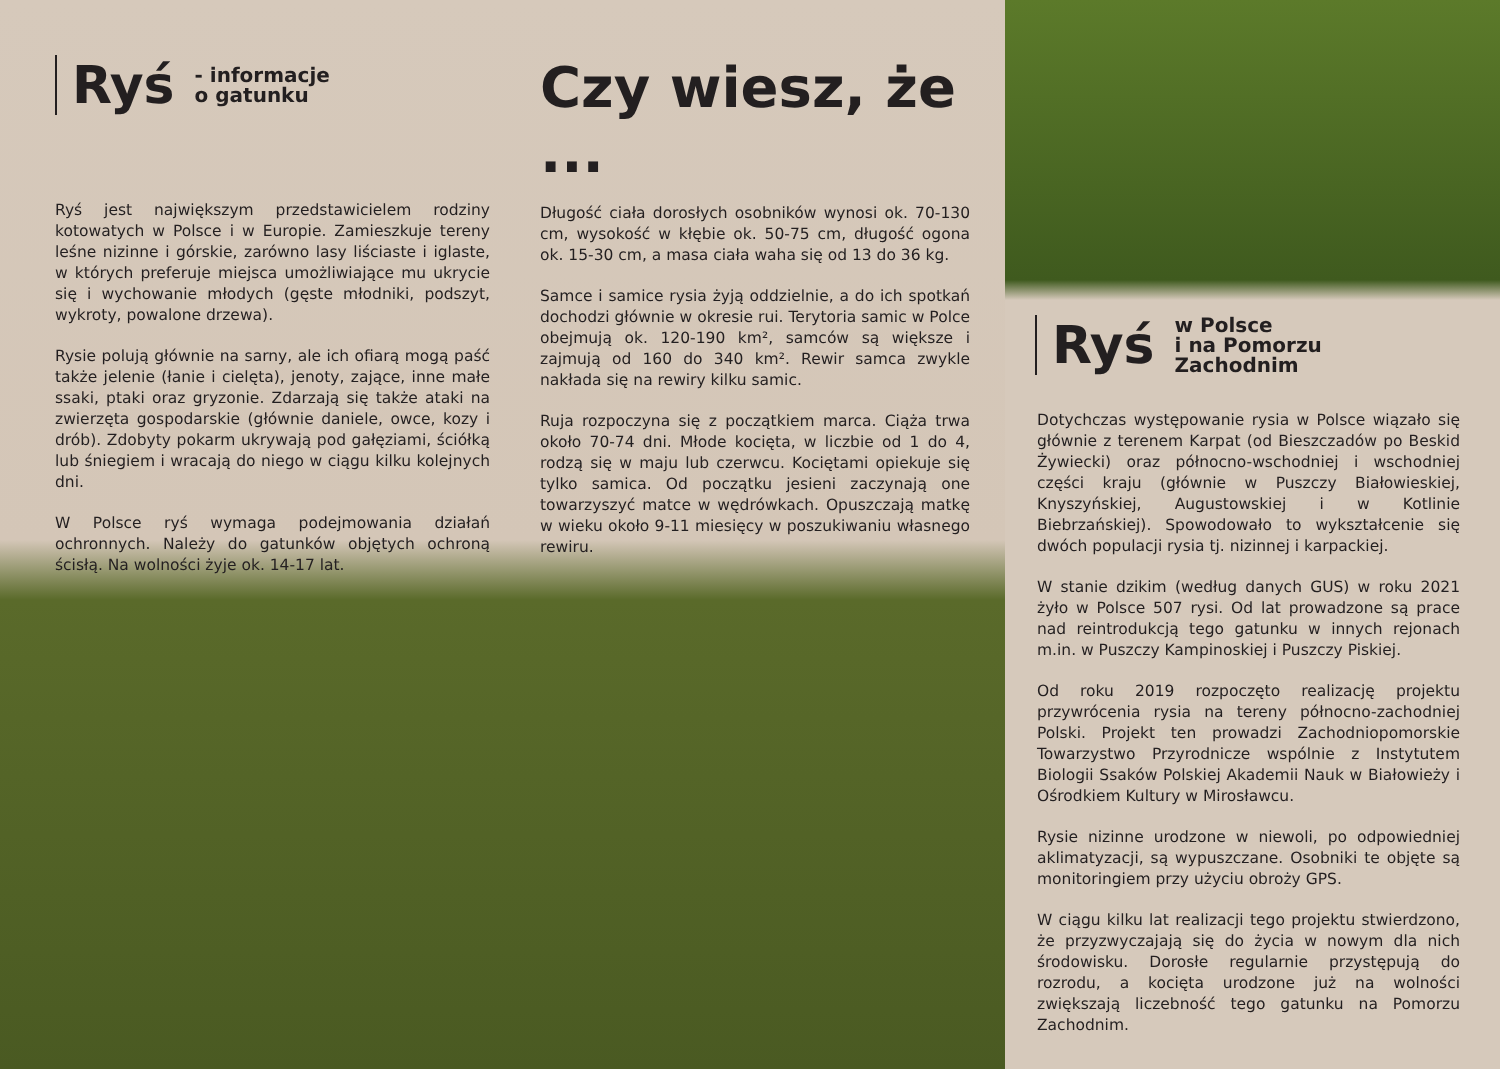Ryś - informacje
o gatunku
Ryś jest największym przedstawicielem rodziny kotowatych w Polsce i w Europie. Zamieszkuje tereny leśne nizinne i górskie, zarówno lasy liściaste i iglaste, w których preferuje miejsca umożliwiające mu ukrycie się i wychowanie młodych (gęste młodniki, podszyt, wykroty, powalone drzewa).
Rysie polują głównie na sarny, ale ich ofiarą mogą paść także jelenie (łanie i cielęta), jenoty, zające, inne małe ssaki, ptaki oraz gryzonie. Zdarzają się także ataki na zwierzęta gospodarskie (głównie daniele, owce, kozy i drób). Zdobyty pokarm ukrywają pod gałęziami, ściółką lub śniegiem i wracają do niego w ciągu kilku kolejnych dni.
W Polsce ryś wymaga podejmowania działań ochronnych. Należy do gatunków objętych ochroną ścisłą. Na wolności żyje ok. 14-17 lat.
Czy wiesz, że ...
Długość ciała dorosłych osobników wynosi ok. 70-130 cm, wysokość w kłębie ok. 50-75 cm, długość ogona ok. 15-30 cm, a masa ciała waha się od 13 do 36 kg.
Samce i samice rysia żyją oddzielnie, a do ich spotkań dochodzi głównie w okresie rui. Terytoria samic w Polce obejmują ok. 120-190 km², samców są większe i zajmują od 160 do 340 km². Rewir samca zwykle nakłada się na rewiry kilku samic.
Ruja rozpoczyna się z początkiem marca. Ciąża trwa około 70-74 dni. Młode kocięta, w liczbie od 1 do 4, rodzą się w maju lub czerwcu. Kociętami opiekuje się tylko samica. Od początku jesieni zaczynają one towarzyszyć matce w wędrówkach. Opuszczają matkę w wieku około 9-11 miesięcy w poszukiwaniu własnego rewiru.
Ryś w Polsce
i na Pomorzu
Zachodnim
Dotychczas występowanie rysia w Polsce wiązało się głównie z terenem Karpat (od Bieszczadów po Beskid Żywiecki) oraz północno-wschodniej i wschodniej części kraju (głównie w Puszczy Białowieskiej, Knyszyńskiej, Augustowskiej i w Kotlinie Biebrzańskiej). Spowodowało to wykształcenie się dwóch populacji rysia tj. nizinnej i karpackiej.
W stanie dzikim (według danych GUS) w roku 2021 żyło w Polsce 507 rysi. Od lat prowadzone są prace nad reintrodukcją tego gatunku w innych rejonach m.in. w Puszczy Kampinoskiej i Puszczy Piskiej.
Od roku 2019 rozpoczęto realizację projektu przywrócenia rysia na tereny północno-zachodniej Polski. Projekt ten prowadzi Zachodniopomorskie Towarzystwo Przyrodnicze wspólnie z Instytutem Biologii Ssaków Polskiej Akademii Nauk w Białowieży i Ośrodkiem Kultury w Mirosławcu.
Rysie nizinne urodzone w niewoli, po odpowiedniej aklimatyzacji, są wypuszczane. Osobniki te objęte są monitoringiem przy użyciu obroży GPS.
W ciągu kilku lat realizacji tego projektu stwierdzono, że przyzwyczajają się do życia w nowym dla nich środowisku. Dorosłe regularnie przystępują do rozrodu, a kocięta urodzone już na wolności zwiększają liczebność tego gatunku na Pomorzu Zachodnim.